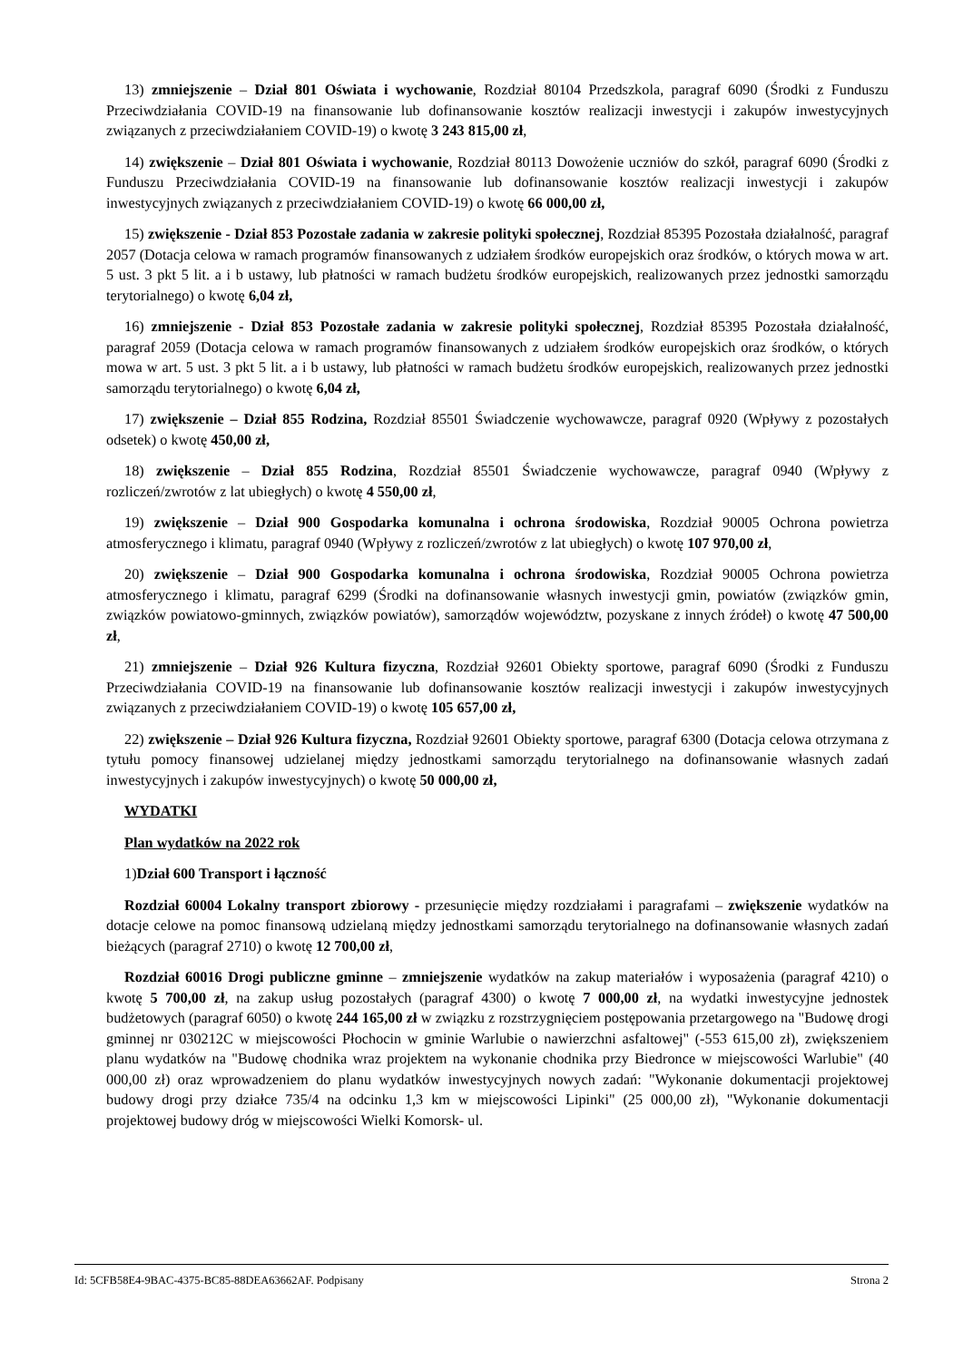13) zmniejszenie – Dział 801 Oświata i wychowanie, Rozdział 80104 Przedszkola, paragraf 6090 (Środki z Funduszu Przeciwdziałania COVID-19 na finansowanie lub dofinansowanie kosztów realizacji inwestycji i zakupów inwestycyjnych związanych z przeciwdziałaniem COVID-19) o kwotę 3 243 815,00 zł,
14) zwiększenie – Dział 801 Oświata i wychowanie, Rozdział 80113 Dowożenie uczniów do szkół, paragraf 6090 (Środki z Funduszu Przeciwdziałania COVID-19 na finansowanie lub dofinansowanie kosztów realizacji inwestycji i zakupów inwestycyjnych związanych z przeciwdziałaniem COVID-19) o kwotę 66 000,00 zł,
15) zwiększenie - Dział 853 Pozostałe zadania w zakresie polityki społecznej, Rozdział 85395 Pozostała działalność, paragraf 2057 (Dotacja celowa w ramach programów finansowanych z udziałem środków europejskich oraz środków, o których mowa w art. 5 ust. 3 pkt 5 lit. a i b ustawy, lub płatności w ramach budżetu środków europejskich, realizowanych przez jednostki samorządu terytorialnego) o kwotę 6,04 zł,
16) zmniejszenie - Dział 853 Pozostałe zadania w zakresie polityki społecznej, Rozdział 85395 Pozostała działalność, paragraf 2059 (Dotacja celowa w ramach programów finansowanych z udziałem środków europejskich oraz środków, o których mowa w art. 5 ust. 3 pkt 5 lit. a i b ustawy, lub płatności w ramach budżetu środków europejskich, realizowanych przez jednostki samorządu terytorialnego) o kwotę 6,04 zł,
17) zwiększenie – Dział 855 Rodzina, Rozdział 85501 Świadczenie wychowawcze, paragraf 0920 (Wpływy z pozostałych odsetek) o kwotę 450,00 zł,
18) zwiększenie – Dział 855 Rodzina, Rozdział 85501 Świadczenie wychowawcze, paragraf 0940 (Wpływy z rozliczeń/zwrotów z lat ubiegłych) o kwotę 4 550,00 zł,
19) zwiększenie – Dział 900 Gospodarka komunalna i ochrona środowiska, Rozdział 90005 Ochrona powietrza atmosferycznego i klimatu, paragraf 0940 (Wpływy z rozliczeń/zwrotów z lat ubiegłych) o kwotę 107 970,00 zł,
20) zwiększenie – Dział 900 Gospodarka komunalna i ochrona środowiska, Rozdział 90005 Ochrona powietrza atmosferycznego i klimatu, paragraf 6299 (Środki na dofinansowanie własnych inwestycji gmin, powiatów (związków gmin, związków powiatowo-gminnych, związków powiatów), samorządów województw, pozyskane z innych źródeł) o kwotę 47 500,00 zł,
21) zmniejszenie – Dział 926 Kultura fizyczna, Rozdział 92601 Obiekty sportowe, paragraf 6090 (Środki z Funduszu Przeciwdziałania COVID-19 na finansowanie lub dofinansowanie kosztów realizacji inwestycji i zakupów inwestycyjnych związanych z przeciwdziałaniem COVID-19) o kwotę 105 657,00 zł,
22) zwiększenie – Dział 926 Kultura fizyczna, Rozdział 92601 Obiekty sportowe, paragraf 6300 (Dotacja celowa otrzymana z tytułu pomocy finansowej udzielanej między jednostkami samorządu terytorialnego na dofinansowanie własnych zadań inwestycyjnych i zakupów inwestycyjnych) o kwotę 50 000,00 zł,
WYDATKI
Plan wydatków na 2022 rok
1)Dział 600 Transport i łączność
Rozdział 60004 Lokalny transport zbiorowy - przesunięcie między rozdziałami i paragrafami – zwiększenie wydatków na dotacje celowe na pomoc finansową udzielaną między jednostkami samorządu terytorialnego na dofinansowanie własnych zadań bieżących (paragraf 2710) o kwotę 12 700,00 zł,
Rozdział 60016 Drogi publiczne gminne – zmniejszenie wydatków na zakup materiałów i wyposażenia (paragraf 4210) o kwotę 5 700,00 zł, na zakup usług pozostałych (paragraf 4300) o kwotę 7 000,00 zł, na wydatki inwestycyjne jednostek budżetowych (paragraf 6050) o kwotę 244 165,00 zł w związku z rozstrzygnięciem postępowania przetargowego na "Budowę drogi gminnej nr 030212C w miejscowości Płochocin w gminie Warlubie o nawierzchni asfaltowej" (-553 615,00 zł), zwiększeniem planu wydatków na "Budowę chodnika wraz projektem na wykonanie chodnika przy Biedronce w miejscowości Warlubie" (40 000,00 zł) oraz wprowadzeniem do planu wydatków inwestycyjnych nowych zadań: "Wykonanie dokumentacji projektowej budowy drogi przy działce 735/4 na odcinku 1,3 km w miejscowości Lipinki" (25 000,00 zł), "Wykonanie dokumentacji projektowej budowy dróg w miejscowości Wielki Komorsk- ul.
Id: 5CFB58E4-9BAC-4375-BC85-88DEA63662AF. Podpisany Strona 2